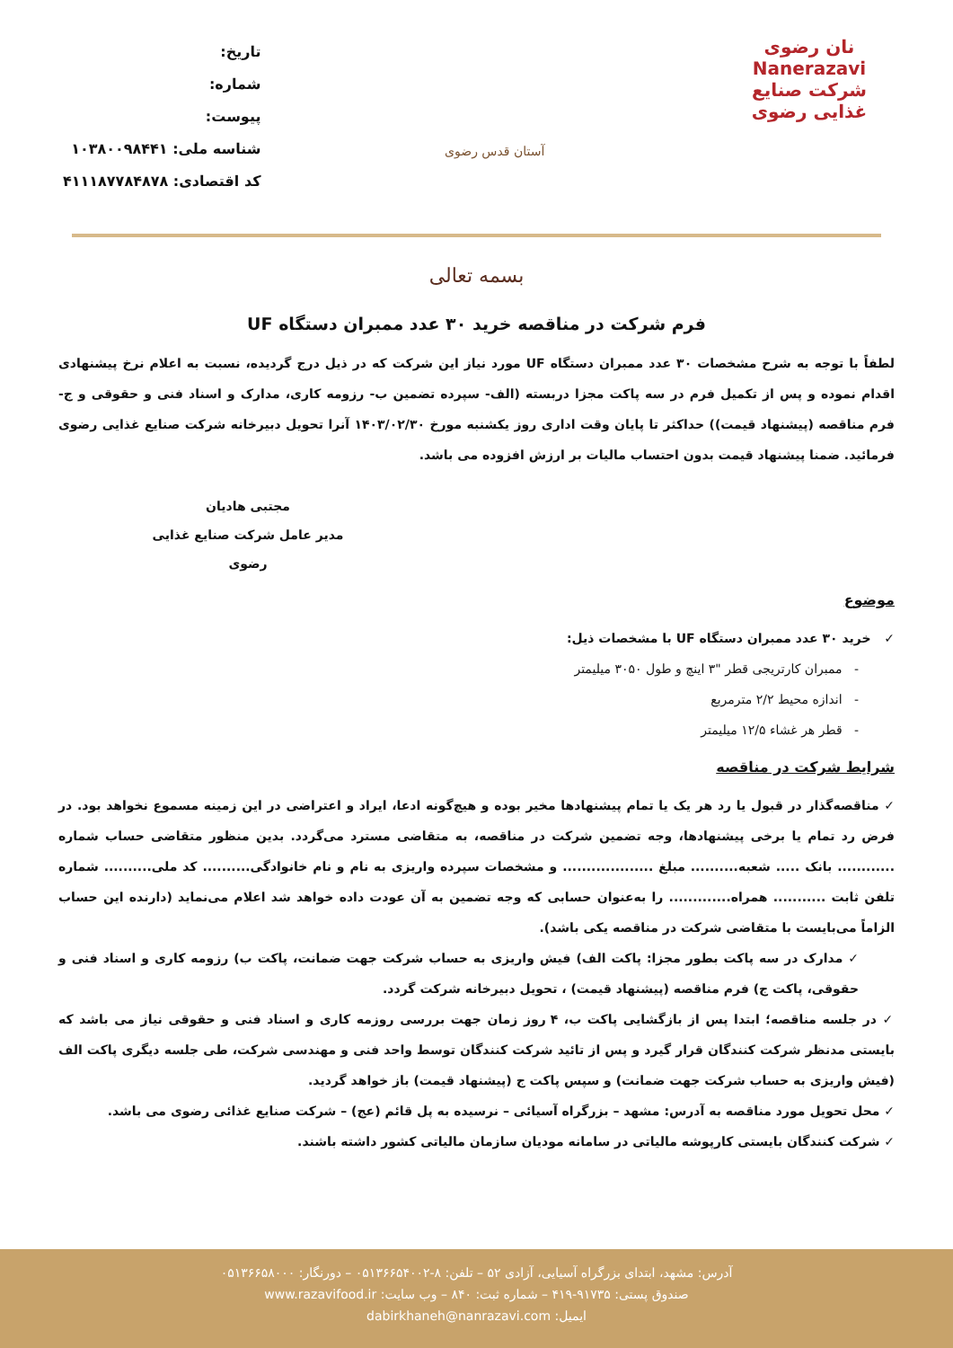نان رضوی
Nanerazavi
شرکت صنایع غذایی رضوی
آستان قدس رضوی
تاریخ:
شماره:
پیوست:
شناسه ملی: ۱۰۳۸۰۰۹۸۴۴۱
کد اقتصادی: ۴۱۱۱۸۷۷۸۴۸۷۸
بسمه تعالی
فرم شرکت در مناقصه خرید ۳۰ عدد ممبران دستگاه UF
لطفاً با توجه به شرح مشخصات ۳۰ عدد ممبران دستگاه UF مورد نیاز این شرکت که در ذیل درج گردیده، نسبت به اعلام نرخ پیشنهادی اقدام نموده و پس از تکمیل فرم در سه پاکت مجزا دربسته (الف- سپرده تضمین ب- رزومه کاری، مدارک و اسناد فنی و حقوقی و ج- فرم مناقصه (پیشنهاد قیمت)) حداکثر تا پایان وقت اداری روز یکشنبه مورخ ۱۴۰۳/۰۲/۳۰ آنرا تحویل دبیرخانه شرکت صنایع غذایی رضوی فرمائید. ضمنا پیشنهاد قیمت بدون احتساب مالیات بر ارزش افزوده می باشد.
مجتبی هادیان
مدیر عامل شرکت صنایع غذایی رضوی
موضوع
✓ خرید ۳۰ عدد ممبران دستگاه UF با مشخصات ذیل:
- ممبران کارتریجی قطر "۳ اینچ و طول ۳۰۵۰ میلیمتر
- اندازه محیط ۲/۲ مترمربع
- قطر هر غشاء ۱۲/۵ میلیمتر
شرایط شرکت در مناقصه
✓ مناقصه‌گذار در قبول یا رد هر یک یا تمام پیشنهادها مخیر بوده و هیچ‌گونه ادعا، ایراد و اعتراضی در این زمینه مسموع نخواهد بود. در فرض رد تمام یا برخی پیشنهادها، وجه تضمین شرکت در مناقصه، به متقاضی مسترد می‌گردد. بدین منظور متقاضی حساب شماره ............ بانک ..... شعبه.......... مبلغ ................... و مشخصات سپرده واریزی به نام و نام خانوادگی.......... کد ملی.......... شماره تلفن ثابت ........... همراه............. را به‌عنوان حسابی که وجه تضمین به آن عودت داده خواهد شد اعلام می‌نماید (دارنده این حساب الزاماً می‌بایست با متقاضی شرکت در مناقصه یکی باشد).
✓ مدارک در سه پاکت بطور مجزا: پاکت الف) فیش واریزی به حساب شرکت جهت ضمانت، پاکت ب) رزومه کاری و اسناد فنی و حقوقی، پاکت ج) فرم مناقصه (پیشنهاد قیمت) ، تحویل دبیرخانه شرکت گردد.
✓ در جلسه مناقصه؛ ابتدا پس از بازگشایی پاکت ب، ۴ روز زمان جهت بررسی روزمه کاری و اسناد فنی و حقوقی نیاز می باشد که بایستی مدنظر شرکت کنندگان قرار گیرد و پس از تائید شرکت کنندگان توسط واحد فنی و مهندسی شرکت، طی جلسه دیگری پاکت الف (فیش واریزی به حساب شرکت جهت ضمانت) و سپس پاکت ج (پیشنهاد قیمت) باز خواهد گردید.
✓ محل تحویل مورد مناقصه به آدرس: مشهد – بزرگراه آسیائی – نرسیده به پل قائم (عج) – شرکت صنایع غذائی رضوی می باشد.
✓ شرکت کنندگان بایستی کارپوشه مالیاتی در سامانه مودیان سازمان مالیاتی کشور داشته باشند.
آدرس: مشهد، ابتدای بزرگراه آسیایی، آزادی ۵۲ – تلفن: ۸-۰۵۱۳۶۶۵۴۰۰۲ – دورنگار: ۰۵۱۳۶۶۵۸۰۰۰
صندوق پستی: ۹۱۷۳۵-۴۱۹ – شماره ثبت: ۸۴۰ – وب سایت: www.razavifood.ir
ایمیل: dabirkhaneh@nanrazavi.com